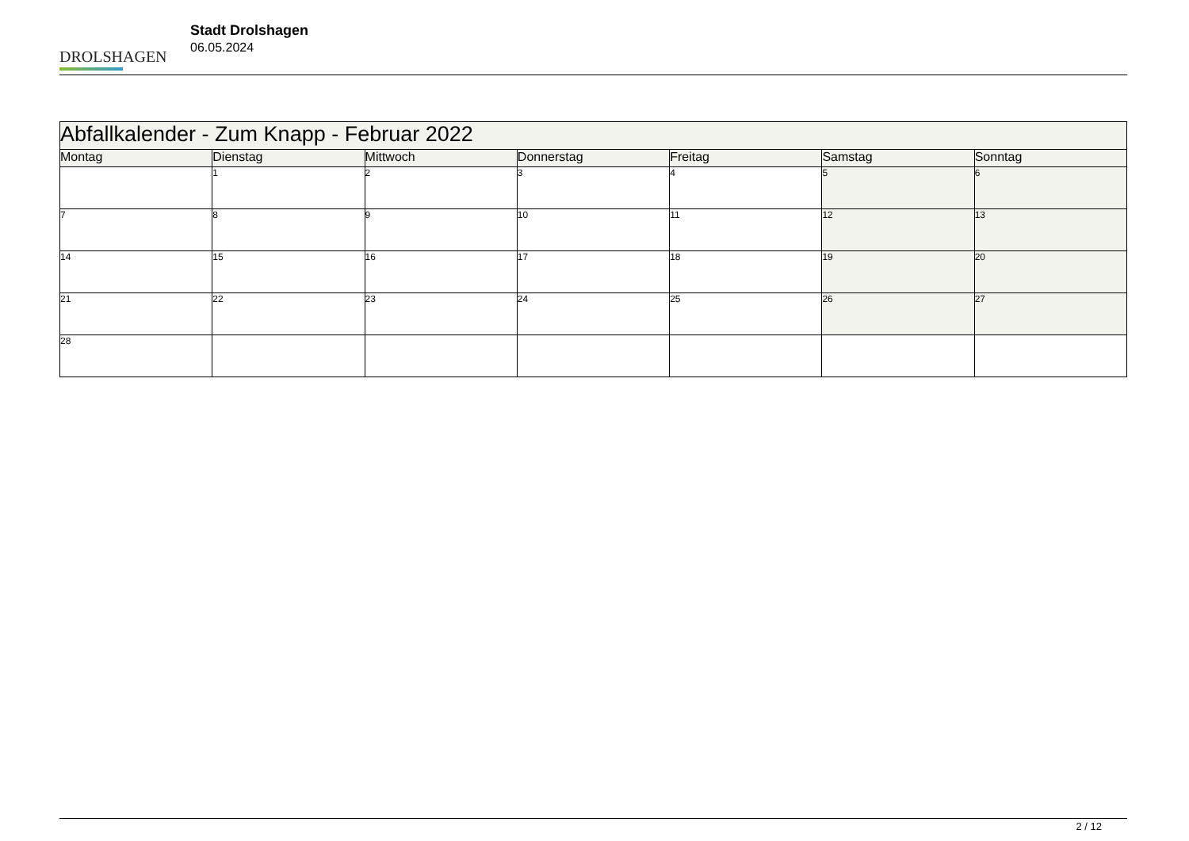DROLSHAGEN
Stadt Drolshagen
06.05.2024
| Abfallkalender - Zum Knapp - Februar 2022 | | | | | | |
| --- | --- | --- | --- | --- | --- | --- |
| Montag | Dienstag | Mittwoch | Donnerstag | Freitag | Samstag | Sonntag |
| | 1 | 2 | 3 | 4 | 5 | 6 |
| 7 | 8 | 9 | 10 | 11 | 12 | 13 |
| 14 | 15 | 16 | 17 | 18 | 19 | 20 |
| 21 | 22 | 23 | 24 | 25 | 26 | 27 |
| 28 | | | | | | |
2 / 12